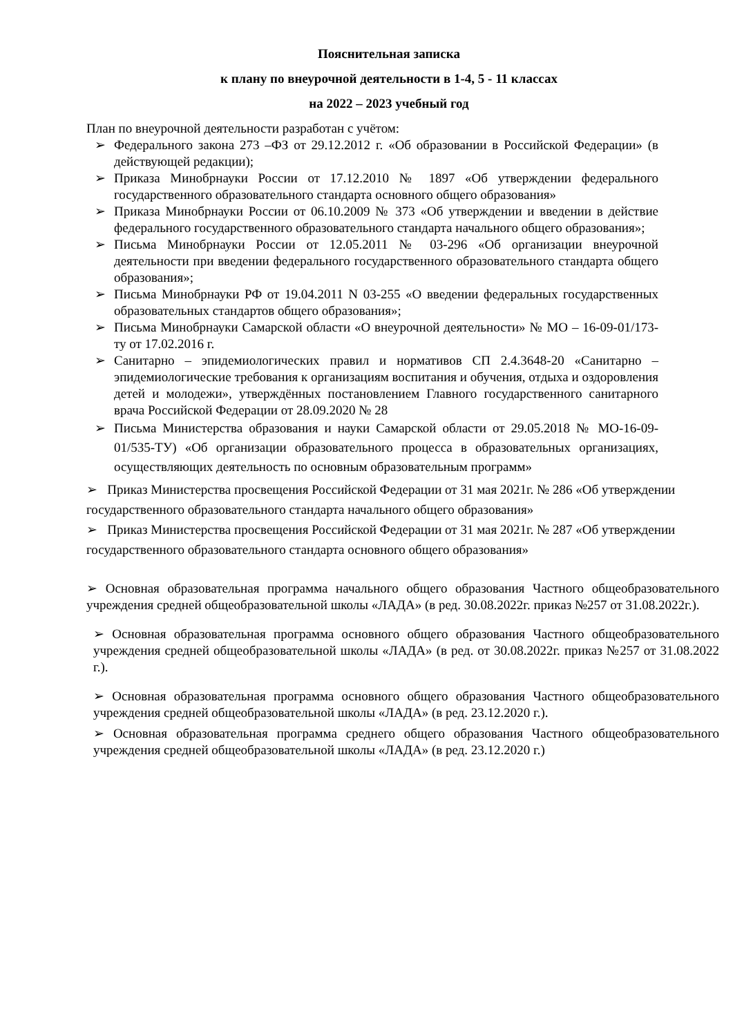Пояснительная записка
к плану по внеурочной деятельности в 1-4, 5 - 11 классах
на 2022 – 2023 учебный год
План по внеурочной деятельности разработан с учётом:
➢ Федерального закона 273 –ФЗ от 29.12.2012 г. «Об образовании в Российской Федерации» (в действующей редакции);
➢ Приказа Минобрнауки России от 17.12.2010 № 1897 «Об утверждении федерального государственного образовательного стандарта основного общего образования»
➢ Приказа Минобрнауки России от 06.10.2009 № 373 «Об утверждении и введении в действие федерального государственного образовательного стандарта начального общего образования»;
➢ Письма Минобрнауки России от 12.05.2011 № 03-296 «Об организации внеурочной деятельности при введении федерального государственного образовательного стандарта общего образования»;
➢ Письма Минобрнауки РФ от 19.04.2011 N 03-255 «О введении федеральных государственных образовательных стандартов общего образования»;
➢ Письма Минобрнауки Самарской области «О внеурочной деятельности» № МО – 16-09-01/173-ту от 17.02.2016 г.
➢ Санитарно – эпидемиологических правил и нормативов СП 2.4.3648-20 «Санитарно – эпидемиологические требования к организациям воспитания и обучения, отдыха и оздоровления детей и молодежи», утверждённых постановлением Главного государственного санитарного врача Российской Федерации от 28.09.2020 № 28
➢ Письма Министерства образования и науки Самарской области от 29.05.2018 № МО-16-09-01/535-ТУ) «Об организации образовательного процесса в образовательных организациях, осуществляющих деятельность по основным образовательным программ»
➢ Приказ Министерства просвещения Российской Федерации от 31 мая 2021г. № 286 «Об утверждении государственного образовательного стандарта начального общего образования»
➢ Приказ Министерства просвещения Российской Федерации от 31 мая 2021г. № 287 «Об утверждении государственного образовательного стандарта основного общего образования»
➢ Основная образовательная программа начального общего образования Частного общеобразовательного учреждения средней общеобразовательной школы «ЛАДА» (в ред. 30.08.2022г. приказ №257 от 31.08.2022г.).
➢ Основная образовательная программа основного общего образования Частного общеобразовательного учреждения средней общеобразовательной школы «ЛАДА» (в ред. от 30.08.2022г. приказ №257 от 31.08.2022 г.).
➢ Основная образовательная программа основного общего образования Частного общеобразовательного учреждения средней общеобразовательной школы «ЛАДА» (в ред. 23.12.2020 г.).
➢ Основная образовательная программа среднего общего образования Частного общеобразовательного учреждения средней общеобразовательной школы «ЛАДА» (в ред. 23.12.2020 г.)